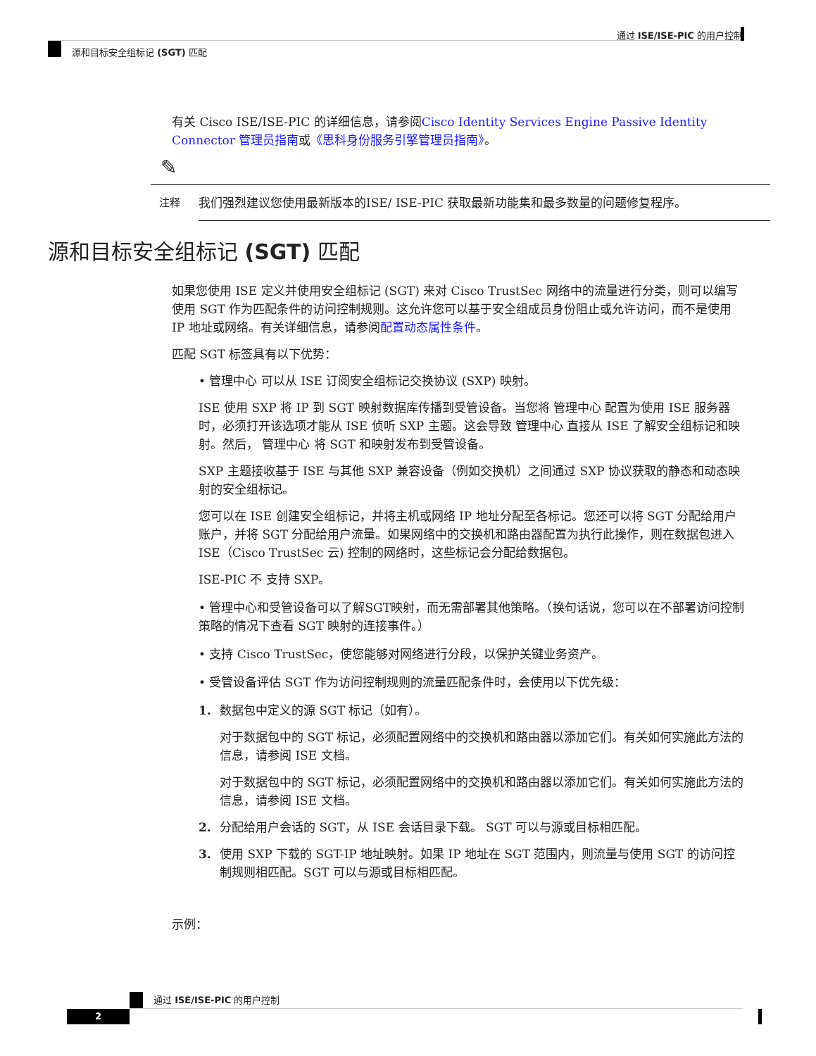通过 ISE/ISE-PIC 的用户控制
源和目标安全组标记 (SGT) 匹配
有关 Cisco ISE/ISE-PIC 的详细信息，请参阅Cisco Identity Services Engine Passive Identity Connector 管理员指南或《思科身份服务引擎管理员指南》。
✎
注释
我们强烈建议您使用最新版本的ISE/ ISE-PIC 获取最新功能集和最多数量的问题修复程序。
源和目标安全组标记 (SGT) 匹配
如果您使用 ISE 定义并使用安全组标记 (SGT) 来对 Cisco TrustSec 网络中的流量进行分类，则可以编写使用 SGT 作为匹配条件的访问控制规则。这允许您可以基于安全组成员身份阻止或允许访问，而不是使用 IP 地址或网络。有关详细信息，请参阅配置动态属性条件。
匹配 SGT 标签具有以下优势：
• 管理中心 可以从 ISE 订阅安全组标记交换协议 (SXP) 映射。
ISE 使用 SXP 将 IP 到 SGT 映射数据库传播到受管设备。当您将 管理中心 配置为使用 ISE 服务器时，必须打开该选项才能从 ISE 侦听 SXP 主题。这会导致 管理中心 直接从 ISE 了解安全组标记和映射。然后， 管理中心 将 SGT 和映射发布到受管设备。
SXP 主题接收基于 ISE 与其他 SXP 兼容设备（例如交换机）之间通过 SXP 协议获取的静态和动态映射的安全组标记。
您可以在 ISE 创建安全组标记，并将主机或网络 IP 地址分配至各标记。您还可以将 SGT 分配给用户账户，并将 SGT 分配给用户流量。如果网络中的交换机和路由器配置为执行此操作，则在数据包进入 ISE（Cisco TrustSec 云) 控制的网络时，这些标记会分配给数据包。
ISE-PIC 不 支持 SXP。
• 管理中心和受管设备可以了解SGT映射，而无需部署其他策略。（换句话说，您可以在不部署访问控制策略的情况下查看 SGT 映射的连接事件。）
• 支持 Cisco TrustSec，使您能够对网络进行分段，以保护关键业务资产。
• 受管设备评估 SGT 作为访问控制规则的流量匹配条件时，会使用以下优先级：
1. 数据包中定义的源 SGT 标记（如有）。
对于数据包中的 SGT 标记，必须配置网络中的交换机和路由器以添加它们。有关如何实施此方法的信息，请参阅 ISE 文档。
对于数据包中的 SGT 标记，必须配置网络中的交换机和路由器以添加它们。有关如何实施此方法的信息，请参阅 ISE 文档。
2. 分配给用户会话的 SGT，从 ISE 会话目录下载。 SGT 可以与源或目标相匹配。
3. 使用 SXP 下载的 SGT-IP 地址映射。如果 IP 地址在 SGT 范围内，则流量与使用 SGT 的访问控制规则相匹配。SGT 可以与源或目标相匹配。
示例：
通过 ISE/ISE-PIC 的用户控制
2